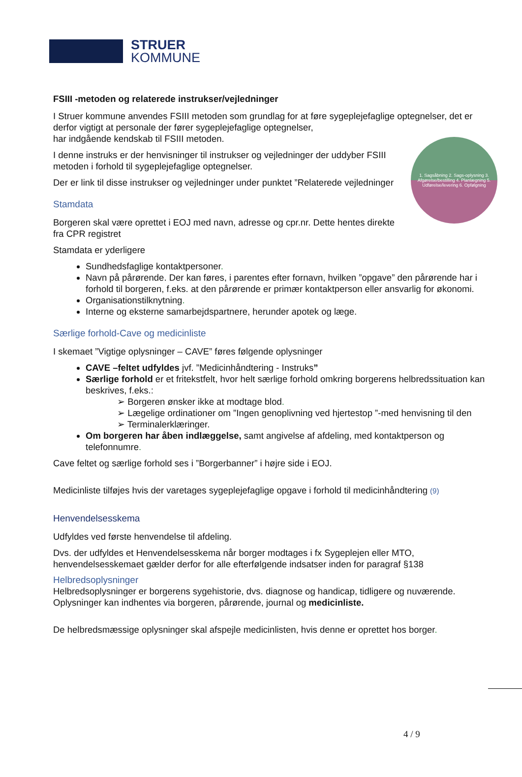STRUER
KOMMUNE
FSIII -metoden og relaterede instrukser/vejledninger
I Struer kommune anvendes FSIII metoden som grundlag for at føre sygeplejefaglige optegnelser, det er derfor vigtigt at personale der fører sygeplejefaglige optegnelser,
har indgående kendskab til FSIII metoden.
1. Sagsåbning 2. Sags-oplysning 3. Afgørelse/bestilling 4. Planlægning 5. Udførelse/levering 6. Opfølgning
I denne instruks er der henvisninger til instrukser og vejledninger der uddyber FSIII metoden i forhold til sygeplejefaglige optegnelser.
Der er link til disse instrukser og vejledninger under punktet ”Relaterede vejledninger
Stamdata
Borgeren skal være oprettet i EOJ med navn, adresse og cpr.nr. Dette hentes direkte fra CPR registret
Stamdata er yderligere
Sundhedsfaglige kontaktpersoner.
Navn på pårørende. Der kan føres, i parentes efter fornavn, hvilken ”opgave” den pårørende har i forhold til borgeren, f.eks. at den pårørende er primær kontaktperson eller ansvarlig for økonomi.
Organisationstilknytning.
Interne og eksterne samarbejdspartnere, herunder apotek og læge.
Særlige forhold-Cave og medicinliste
I skemaet ”Vigtige oplysninger – CAVE” føres følgende oplysninger
CAVE –feltet udfyldes jvf. ”Medicinhåndtering - Instruks”
Særlige forhold er et fritekstfelt, hvor helt særlige forhold omkring borgerens helbredssituation kan beskrives, f.eks.:
➢ Borgeren ønsker ikke at modtage blod.
➢ Lægelige ordinationer om ”Ingen genoplivning ved hjertestop ”-med henvisning til den
➢ Terminalerklæringer.
Om borgeren har åben indlæggelse, samt angivelse af afdeling, med kontaktperson og telefonnumre.
Cave feltet og særlige forhold ses i ”Borgerbanner” i højre side i EOJ.
Medicinliste tilføjes hvis der varetages sygeplejefaglige opgave i forhold til medicinhåndtering (9)
Henvendelsesskema
Udfyldes ved første henvendelse til afdeling.
Dvs. der udfyldes et Henvendelsesskema når borger modtages i fx Sygeplejen eller MTO, henvendelsesskemaet gælder derfor for alle efterfølgende indsatser inden for paragraf §138
Helbredsoplysninger
Helbredsoplysninger er borgerens sygehistorie, dvs. diagnose og handicap, tidligere og nuværende. Oplysninger kan indhentes via borgeren, pårørende, journal og medicinliste.
De helbredsmæssige oplysninger skal afspejle medicinlisten, hvis denne er oprettet hos borger.
4 / 9